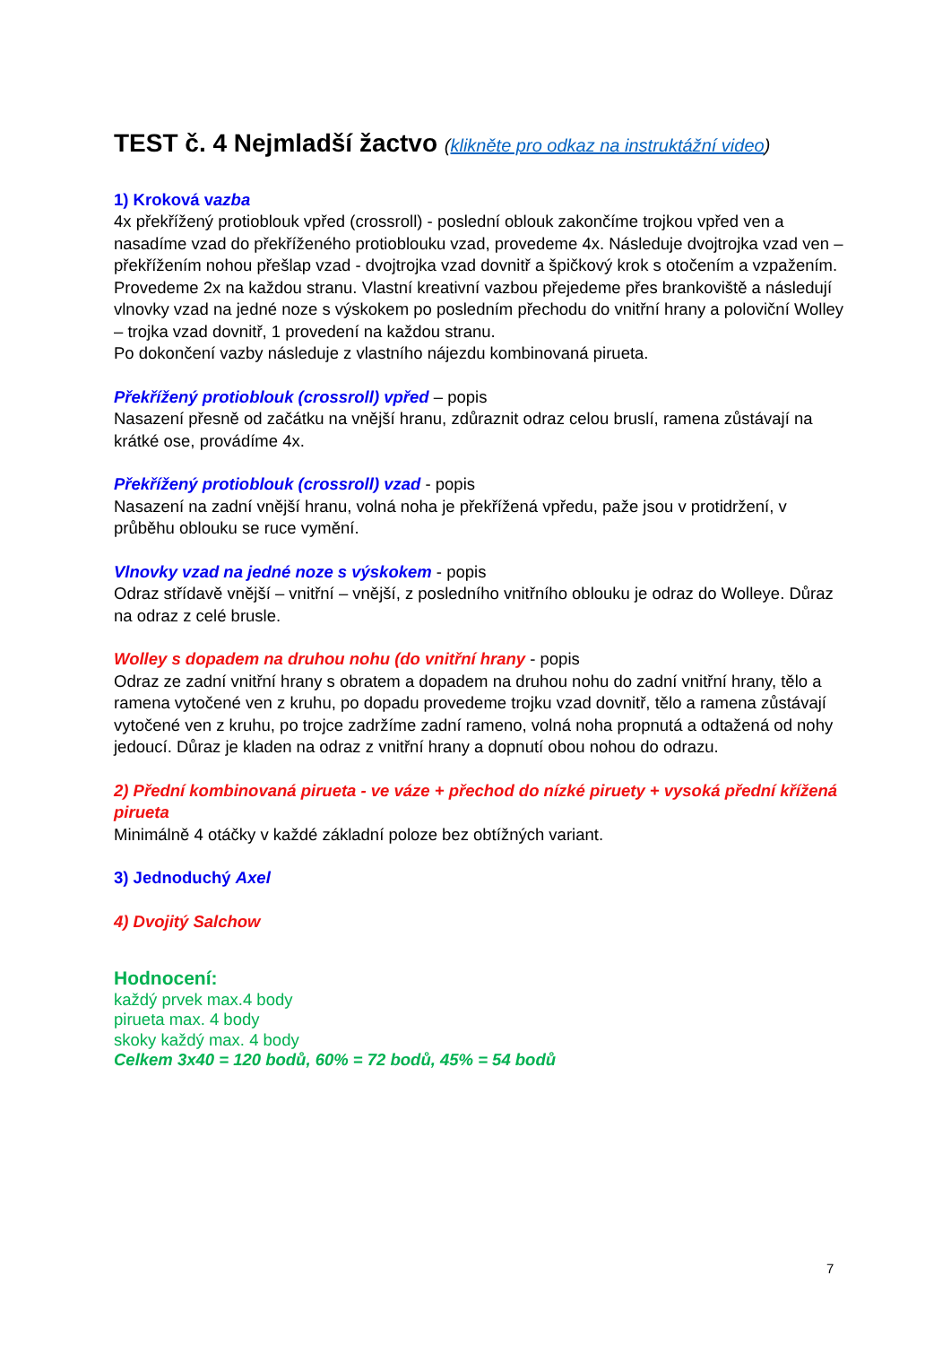TEST č. 4 Nejmladší žactvo (klikněte pro odkaz na instruktážní video)
1) Kroková vazba
4x překřížený protioblouk vpřed (crossroll) - poslední oblouk zakončíme trojkou vpřed ven a nasadíme vzad do překříženého protioblouku vzad, provedeme 4x. Následuje dvojtrojka vzad ven – překřížením nohou přešlap vzad - dvojtrojka vzad dovnitř a špičkový krok s otočením a vzpažením. Provedeme 2x na každou stranu. Vlastní kreativní vazbou přejedeme přes brankoviště a následují vlnovky vzad na jedné noze s výskokem po posledním přechodu do vnitřní hrany a poloviční Wolley – trojka vzad dovnitř, 1 provedení na každou stranu.
Po dokončení vazby následuje z vlastního nájezdu kombinovaná pirueta.
Překřížený protioblouk (crossroll) vpřed – popis
Nasazení přesně od začátku na vnější hranu, zdůraznit odraz celou bruslí, ramena zůstávají na krátké ose, provádíme 4x.
Překřížený protioblouk (crossroll) vzad - popis
Nasazení na zadní vnější hranu, volná noha je překřížená vpředu, paže jsou v protidržení, v průběhu oblouku se ruce vymění.
Vlnovky vzad na jedné noze s výskokem - popis
Odraz střídavě vnější – vnitřní – vnější, z posledního vnitřního oblouku je odraz do Wolleye. Důraz na odraz z celé brusle.
Wolley s dopadem na druhou nohu (do vnitřní hrany - popis
Odraz ze zadní vnitřní hrany s obratem a dopadem na druhou nohu do zadní vnitřní hrany, tělo a ramena vytočené ven z kruhu, po dopadu provedeme trojku vzad dovnitř, tělo a ramena zůstávají vytočené ven z kruhu, po trojce zadržíme zadní rameno, volná noha propnutá a odtažená od nohy jedoucí. Důraz je kladen na odraz z vnitřní hrany a dopnutí obou nohou do odrazu.
2) Přední kombinovaná pirueta - ve váze + přechod do nízké piruety + vysoká přední křížená pirueta
Minimálně 4 otáčky v každé základní poloze bez obtížných variant.
3) Jednoduchý Axel
4) Dvojitý Salchow
Hodnocení:
každý prvek max.4 body
pirueta max. 4 body
skoky každý max. 4 body
Celkem 3x40 = 120 bodů, 60% = 72 bodů, 45% = 54 bodů
7